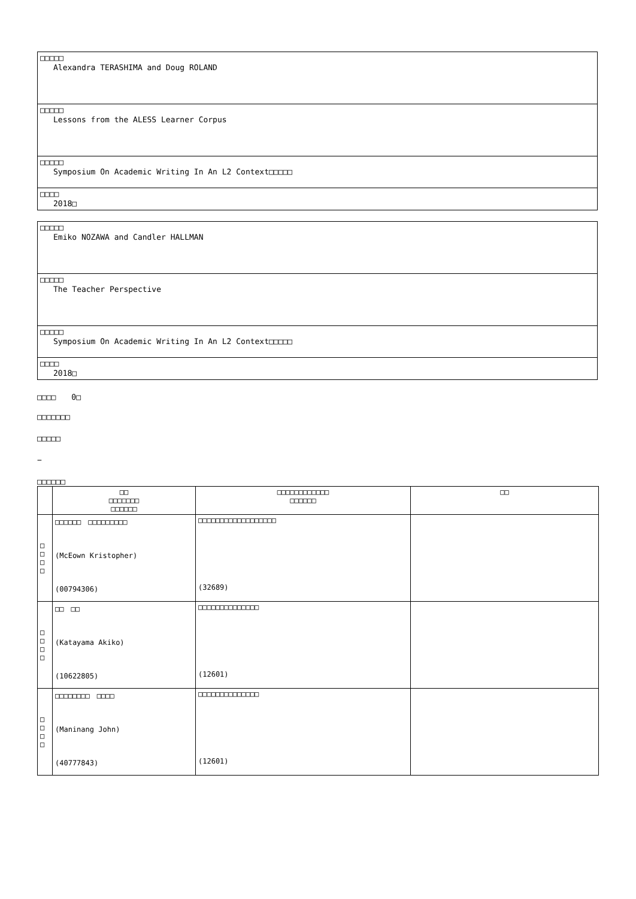□□□□□
Alexandra TERASHIMA and Doug ROLAND
□□□□□
Lessons from the ALESS Learner Corpus
□□□□□
Symposium On Academic Writing In An L2 Context□□□□□
□□□□
2018□
□□□□□
Emiko NOZAWA and Candler HALLMAN
□□□□□
The Teacher Perspective
□□□□□
Symposium On Academic Writing In An L2 Context□□□□□
□□□□
2018□
□□□□　　0□
□□□□□□□
□□□□□
−
□□□□□□
| | □□ □□□□□□□ □□□□□□ | □□□□□□□□□□□□ □□□□□□ | □□ |
| --- | --- | --- | --- |
| □ □ □ □ | □□□□□□ □□□□□□□□□ (McEown Kristopher) (00794306) | □□□□□□□□□□□□□□□□□□ (32689) | |
| □ □ □ □ | □□ □□ (Katayama Akiko) (10622805) | □□□□□□□□□□□□□□ (12601) | |
| □ □ □ □ | □□□□□□□□ □□□□ (Maninang John) (40777843) | □□□□□□□□□□□□□□ (12601) | |